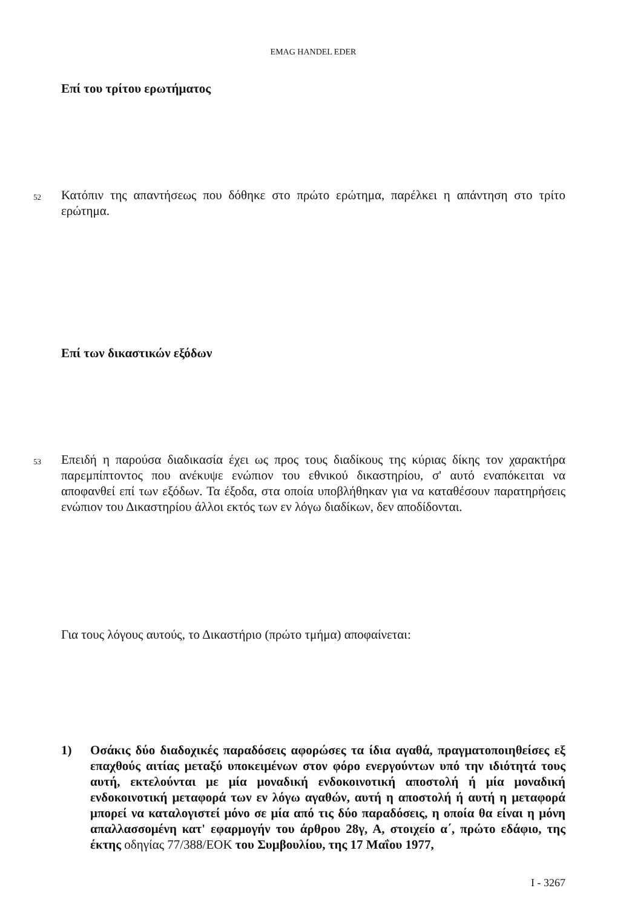EMAG HANDEL EDER
Επί του τρίτου ερωτήματος
52
Κατόπιν της απαντήσεως που δόθηκε στο πρώτο ερώτημα, παρέλκει η απάντηση στο τρίτο ερώτημα.
Επί των δικαστικών εξόδων
53
Επειδή η παρούσα διαδικασία έχει ως προς τους διαδίκους της κύριας δίκης τον χαρακτήρα παρεμπίπτοντος που ανέκυψε ενώπιον του εθνικού δικαστηρίου, σ' αυτό εναπόκειται να αποφανθεί επί των εξόδων. Τα έξοδα, στα οποία υποβλήθηκαν για να καταθέσουν παρατηρήσεις ενώπιον του Δικαστηρίου άλλοι εκτός των εν λόγω διαδίκων, δεν αποδίδονται.
Για τους λόγους αυτούς, το Δικαστήριο (πρώτο τμήμα) αποφαίνεται:
1) Οσάκις δύο διαδοχικές παραδόσεις αφορώσες τα ίδια αγαθά, πραγματοποιηθείσες εξ επαχθούς αιτίας μεταξύ υποκειμένων στον φόρο ενεργούντων υπό την ιδιότητά τους αυτή, εκτελούνται με μία μοναδική ενδοκοινοτική αποστολή ή μία μοναδική ενδοκοινοτική μεταφορά των εν λόγω αγαθών, αυτή η αποστολή ή αυτή η μεταφορά μπορεί να καταλογιστεί μόνο σε μία από τις δύο παραδόσεις, η οποία θα είναι η μόνη απαλλασσομένη κατ' εφαρμογήν του άρθρου 28γ, Α, στοιχείο α΄, πρώτο εδάφιο, της έκτης οδηγίας 77/388/ΕΟΚ του Συμβουλίου, της 17 Μαΐου 1977,
I - 3267